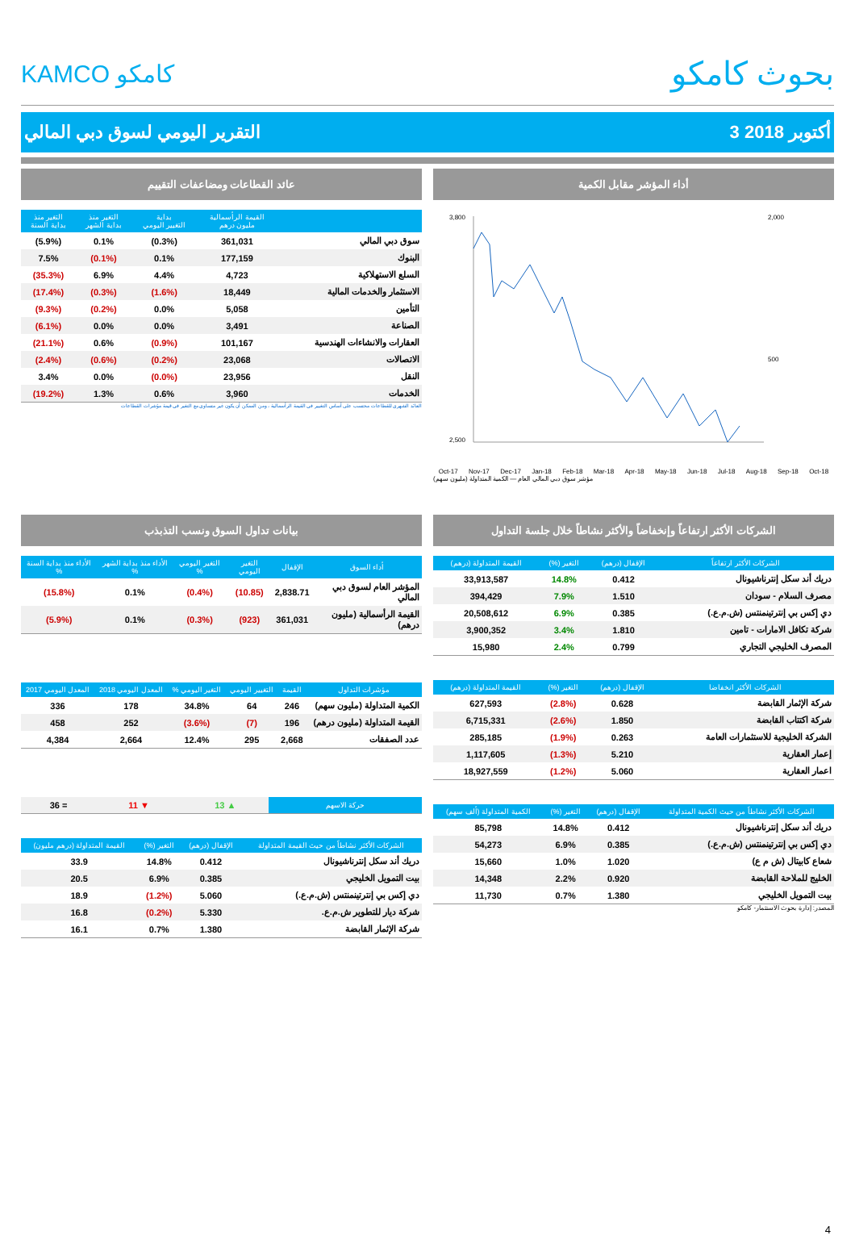KAMCO كامكو
بحوث كامكو
التقرير اليومي لسوق دبي المالي 3 أكتوبر 2018
أداء المؤشر مقابل الكمية
3,800
2,500
2,000
500
Oct-17 Nov-17 Dec-17 Jan-18 Feb-18 Mar-18 Apr-18 May-18 Jun-18 Jul-18 Aug-18 Sep-18 Oct-18
مؤشر سوق دبي المالي العام — الكمية المتداولة (مليون سهم)
عائد القطاعات ومضاعفات التقييم
| | القيمة الرأسمالية مليون درهم | بداية التغيير اليومي | التغير منذ بداية الشهر | التغير منذ بداية السنة |
| --- | --- | --- | --- | --- |
| سوق دبي المالي | 361,031 | (0.3%) | 0.1% | (5.9%) |
| البنوك | 177,159 | 0.1% | (0.1%) | 7.5% |
| السلع الاستهلاكية | 4,723 | 4.4% | 6.9% | (35.3%) |
| الاستثمار والخدمات المالية | 18,449 | (1.6%) | (0.3%) | (17.4%) |
| التأمين | 5,058 | 0.0% | (0.2%) | (9.3%) |
| الصناعة | 3,491 | 0.0% | 0.0% | (6.1%) |
| العقارات والانشاءات الهندسية | 101,167 | (0.9%) | 0.6% | (21.1%) |
| الاتصالات | 23,068 | (0.2%) | (0.6%) | (2.4%) |
| النقل | 23,956 | (0.0%) | 0.0% | 3.4% |
| الخدمات | 3,960 | 0.6% | 1.3% | (19.2%) |
العائد الشهري للقطاعات محتسب على أساس التغيير في القيمة الرأسمالية ، ومن الممكن أن يكون غير متساوي مع التغير في قيمة مؤشرات القطاعات
الشركات الأكثر ارتفاعاً وإنخفاضاً والأكثر نشاطاً خلال جلسة التداول
| الشركات الأكثر ارتفاعاً | الإقفال (درهم) | التغير (%) | القيمة المتداولة (درهم) |
| --- | --- | --- | --- |
| دريك أند سكل إنترناشيونال | 0.412 | 14.8% | 33,913,587 |
| مصرف السلام - سودان | 1.510 | 7.9% | 394,429 |
| دي إكس بي إنترتينمنتس (ش.م.ع.) | 0.385 | 6.9% | 20,508,612 |
| شركة تكافل الامارات - تامين | 1.810 | 3.4% | 3,900,352 |
| المصرف الخليجي التجاري | 0.799 | 2.4% | 15,980 |
| الشركات الأكثر انخفاضا | الإقفال (درهم) | التغير (%) | القيمة المتداولة (درهم) |
| --- | --- | --- | --- |
| شركة الإثمار القابضة | 0.628 | (2.8%) | 627,593 |
| شركة اكتتاب القابضة | 1.850 | (2.6%) | 6,715,331 |
| الشركة الخليجية للاستثمارات العامة | 0.263 | (1.9%) | 285,185 |
| إعمار العقارية | 5.210 | (1.3%) | 1,117,605 |
| اعمار العقارية | 5.060 | (1.2%) | 18,927,559 |
| الشركات الأكثر نشاطاً من حيث الكمية المتداولة | الإقفال (درهم) | التغير (%) | الكمية المتداولة (ألف سهم) |
| --- | --- | --- | --- |
| دريك أند سكل إنترناشيونال | 0.412 | 14.8% | 85,798 |
| دي إكس بي إنترتينمنتس (ش.م.ع.) | 0.385 | 6.9% | 54,273 |
| شعاع كابيتال (ش م ع) | 1.020 | 1.0% | 15,660 |
| الخليج للملاحة القابضة | 0.920 | 2.2% | 14,348 |
| بيت التمويل الخليجي | 1.380 | 0.7% | 11,730 |
المصدر: إدارة بحوث الاستثمار- كامكو
بيانات تداول السوق ونسب التذبذب
| أداء السوق | الإقفال | التغير اليومي | التغير اليومي % | الأداء منذ بداية الشهر % | الأداء منذ بداية السنة % |
| --- | --- | --- | --- | --- | --- |
| المؤشر العام لسوق دبي المالي | 2,838.71 | (10.85) | (0.4%) | 0.1% | (15.8%) |
| القيمة الرأسمالية (مليون درهم) | 361,031 | (923) | (0.3%) | 0.1% | (5.9%) |
| مؤشرات التداول | القيمة | التغيير اليومي | التغير اليومي % | المعدل اليومي 2018 | المعدل اليومي 2017 |
| --- | --- | --- | --- | --- | --- |
| الكمية المتداولة (مليون سهم) | 246 | 64 | 34.8% | 178 | 336 |
| القيمة المتداولة (مليون درهم) | 196 | (7) | (3.6%) | 252 | 458 |
| عدد الصفقات | 2,668 | 295 | 12.4% | 2,664 | 4,384 |
| حركة الاسهم | ▲ 13 | ▼ 11 | = 36 |
| الشركات الأكثر نشاطاً من حيث القيمة المتداولة | الإقفال (درهم) | التغير (%) | القيمة المتداولة (درهم مليون) |
| --- | --- | --- | --- |
| دريك أند سكل إنترناشيونال | 0.412 | 14.8% | 33.9 |
| بيت التمويل الخليجي | 0.385 | 6.9% | 20.5 |
| دي إكس بي إنترتينمنتس (ش.م.ع.) | 5.060 | (1.2%) | 18.9 |
| شركة ديار للتطوير ش.م.ع. | 5.330 | (0.2%) | 16.8 |
| شركة الإثمار القابضة | 1.380 | 0.7% | 16.1 |
4